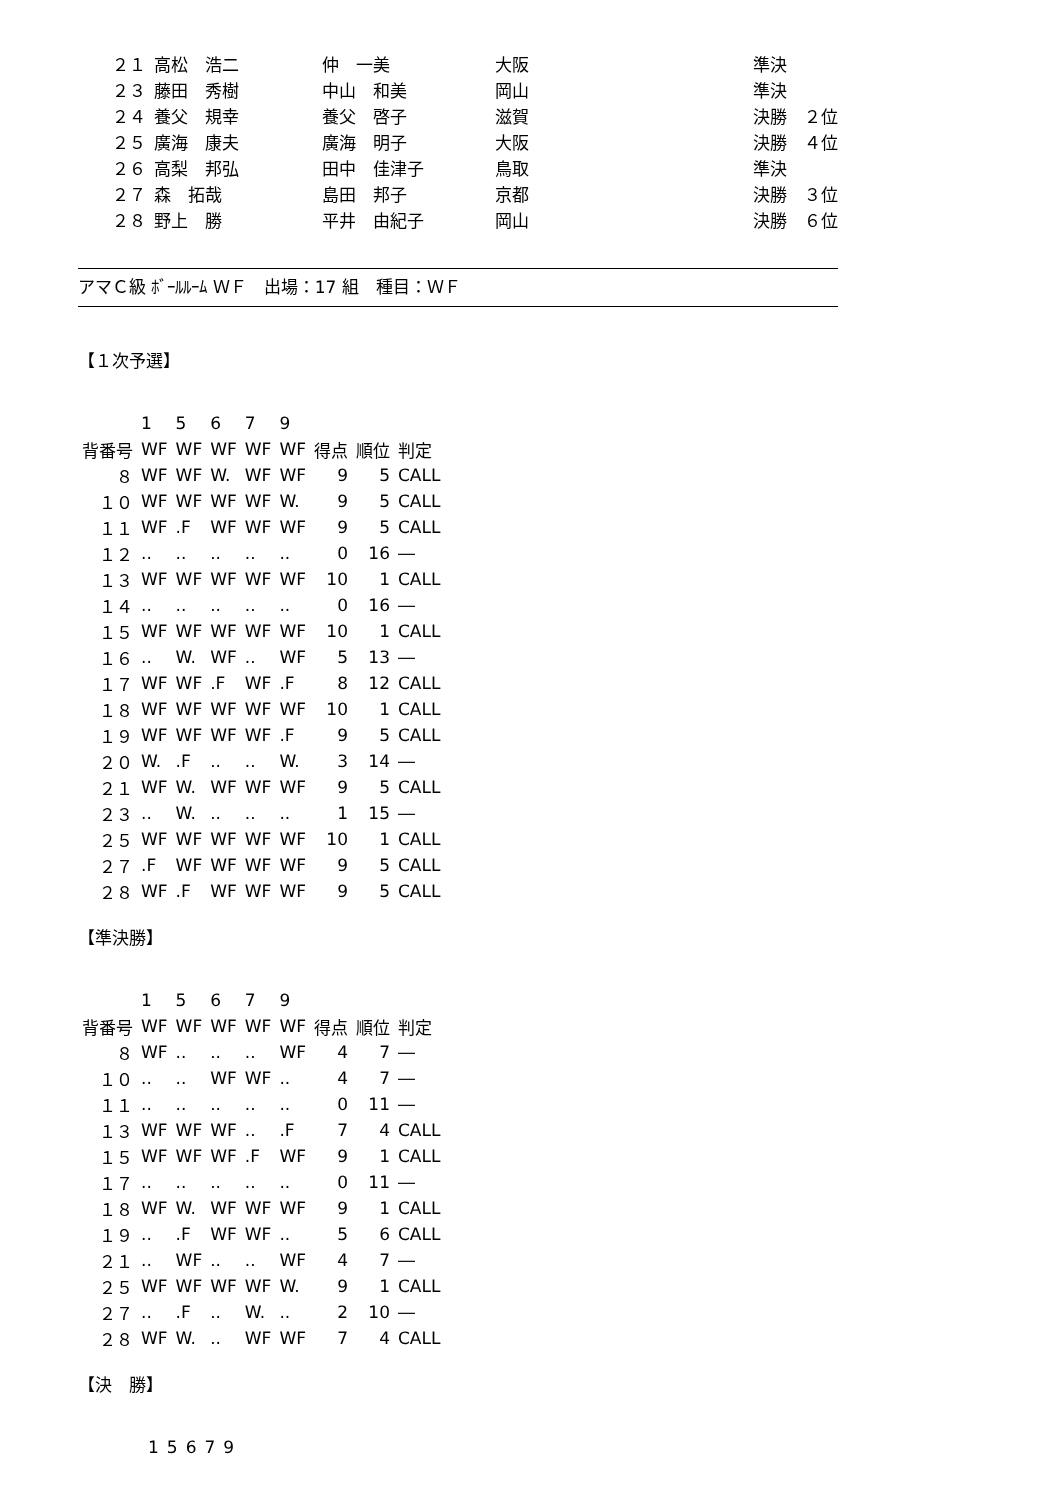| ２１ | 高松 浩二 | 仲 一美 | 大阪 | 準決 |
| ２３ | 藤田 秀樹 | 中山 和美 | 岡山 | 準決 |
| ２４ | 養父 規幸 | 養父 啓子 | 滋賀 | 決勝 ２位 |
| ２５ | 廣海 康夫 | 廣海 明子 | 大阪 | 決勝 ４位 |
| ２６ | 高梨 邦弘 | 田中 佳津子 | 鳥取 | 準決 |
| ２７ | 森 拓哉 | 島田 邦子 | 京都 | 決勝 ３位 |
| ２８ | 野上 勝 | 平井 由紀子 | 岡山 | 決勝 ６位 |
アマＣ級 ﾎﾞｰﾙﾙｰﾑ ＷＦ　出場：17 組　種目：ＷＦ
【１次予選】
| | 1 | 5 | 6 | 7 | 9 | | | |
| 背番号 | WF | WF | WF | WF | WF | 得点 | 順位 | 判定 |
| ８ | WF | WF | W. | WF | WF | 9 | 5 | CALL |
| １０ | WF | WF | WF | WF | W. | 9 | 5 | CALL |
| １１ | WF | .F | WF | WF | WF | 9 | 5 | CALL |
| １２ | .. | .. | .. | .. | .. | 0 | 16 | ― |
| １３ | WF | WF | WF | WF | WF | 10 | 1 | CALL |
| １４ | .. | .. | .. | .. | .. | 0 | 16 | ― |
| １５ | WF | WF | WF | WF | WF | 10 | 1 | CALL |
| １６ | .. | W. | WF | .. | WF | 5 | 13 | ― |
| １７ | WF | WF | .F | WF | .F | 8 | 12 | CALL |
| １８ | WF | WF | WF | WF | WF | 10 | 1 | CALL |
| １９ | WF | WF | WF | WF | .F | 9 | 5 | CALL |
| ２０ | W. | .F | .. | .. | W. | 3 | 14 | ― |
| ２１ | WF | W. | WF | WF | WF | 9 | 5 | CALL |
| ２３ | .. | W. | .. | .. | .. | 1 | 15 | ― |
| ２５ | WF | WF | WF | WF | WF | 10 | 1 | CALL |
| ２７ | .F | WF | WF | WF | WF | 9 | 5 | CALL |
| ２８ | WF | .F | WF | WF | WF | 9 | 5 | CALL |
【準決勝】
| | 1 | 5 | 6 | 7 | 9 | | | |
| 背番号 | WF | WF | WF | WF | WF | 得点 | 順位 | 判定 |
| ８ | WF | .. | .. | .. | WF | 4 | 7 | ― |
| １０ | .. | .. | WF | WF | .. | 4 | 7 | ― |
| １１ | .. | .. | .. | .. | .. | 0 | 11 | ― |
| １３ | WF | WF | WF | .. | .F | 7 | 4 | CALL |
| １５ | WF | WF | WF | .F | WF | 9 | 1 | CALL |
| １７ | .. | .. | .. | .. | .. | 0 | 11 | ― |
| １８ | WF | W. | WF | WF | WF | 9 | 1 | CALL |
| １９ | .. | .F | WF | WF | .. | 5 | 6 | CALL |
| ２１ | .. | WF | .. | .. | WF | 4 | 7 | ― |
| ２５ | WF | WF | WF | WF | W. | 9 | 1 | CALL |
| ２７ | .. | .F | .. | W. | .. | 2 | 10 | ― |
| ２８ | WF | W. | .. | WF | WF | 7 | 4 | CALL |
【決　勝】
| | 1 | 5 | 6 | 7 | 9 |